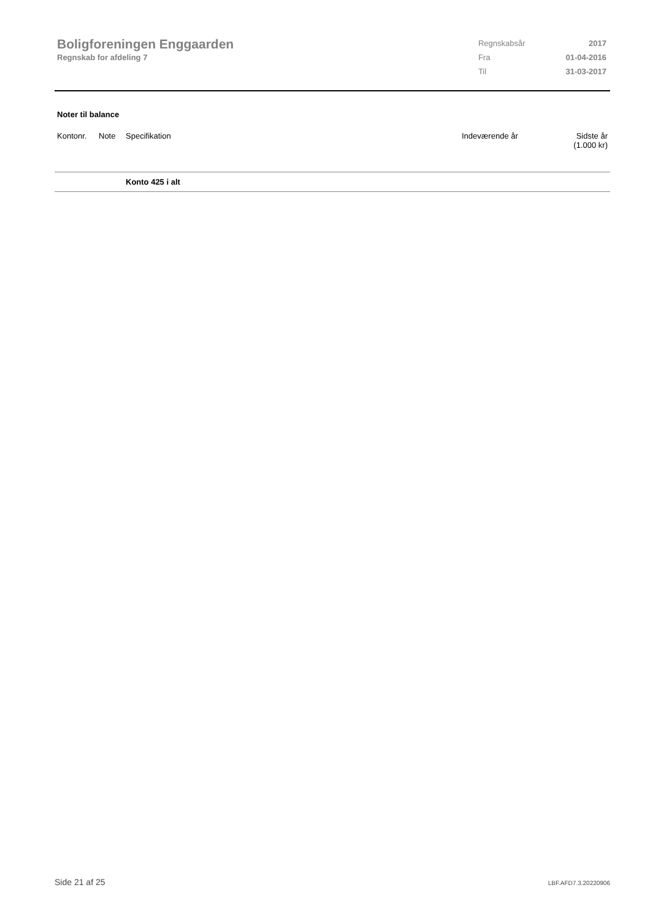Boligforeningen Enggaarden
Regnskab for afdeling 7
| Regnskabsår | 2017 |
| Fra | 01-04-2016 |
| Til | 31-03-2017 |
Noter til balance
| Kontonr. | Note | Specifikation | Indeværende år | Sidste år (1.000 kr) |
| --- | --- | --- | --- | --- |
| | | Konto 425 i alt | | |
Side 21 af 25 LBF.AFD7.3.20220906